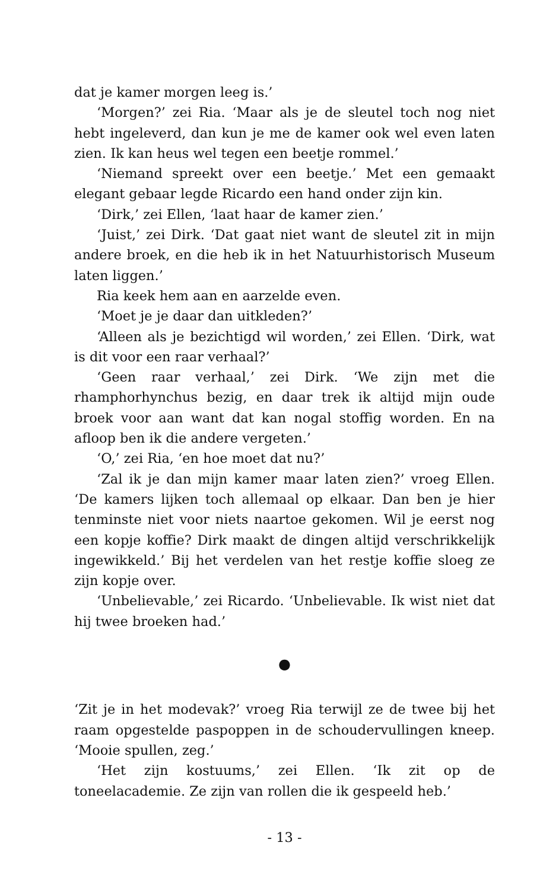dat je kamer morgen leeg is.’
‘Morgen?’ zei Ria. ‘Maar als je de sleutel toch nog niet hebt ingeleverd, dan kun je me de kamer ook wel even laten zien. Ik kan heus wel tegen een beetje rommel.’
‘Niemand spreekt over een beetje.’ Met een gemaakt elegant gebaar legde Ricardo een hand onder zijn kin.
‘Dirk,’ zei Ellen, ‘laat haar de kamer zien.’
‘Juist,’ zei Dirk. ‘Dat gaat niet want de sleutel zit in mijn andere broek, en die heb ik in het Natuurhistorisch Museum laten liggen.’
Ria keek hem aan en aarzelde even.
‘Moet je je daar dan uitkleden?’
‘Alleen als je bezichtigd wil worden,’ zei Ellen. ‘Dirk, wat is dit voor een raar verhaal?’
‘Geen raar verhaal,’ zei Dirk. ‘We zijn met die rhamphorhynchus bezig, en daar trek ik altijd mijn oude broek voor aan want dat kan nogal stoffig worden. En na afloop ben ik die andere vergeten.’
‘O,’ zei Ria, ‘en hoe moet dat nu?’
‘Zal ik je dan mijn kamer maar laten zien?’ vroeg Ellen. ‘De kamers lijken toch allemaal op elkaar. Dan ben je hier tenminste niet voor niets naartoe gekomen. Wil je eerst nog een kopje koffie? Dirk maakt de dingen altijd verschrikkelijk ingewikkeld.’ Bij het verdelen van het restje koffie sloeg ze zijn kopje over.
‘Unbelievable,’ zei Ricardo. ‘Unbelievable. Ik wist niet dat hij twee broeken had.’
●
‘Zit je in het modevak?’ vroeg Ria terwijl ze de twee bij het raam opgestelde paspoppen in de schoudervullingen kneep. ‘Mooie spullen, zeg.’
‘Het zijn kostuums,’ zei Ellen. ‘Ik zit op de toneelacademie. Ze zijn van rollen die ik gespeeld heb.’
- 13 -